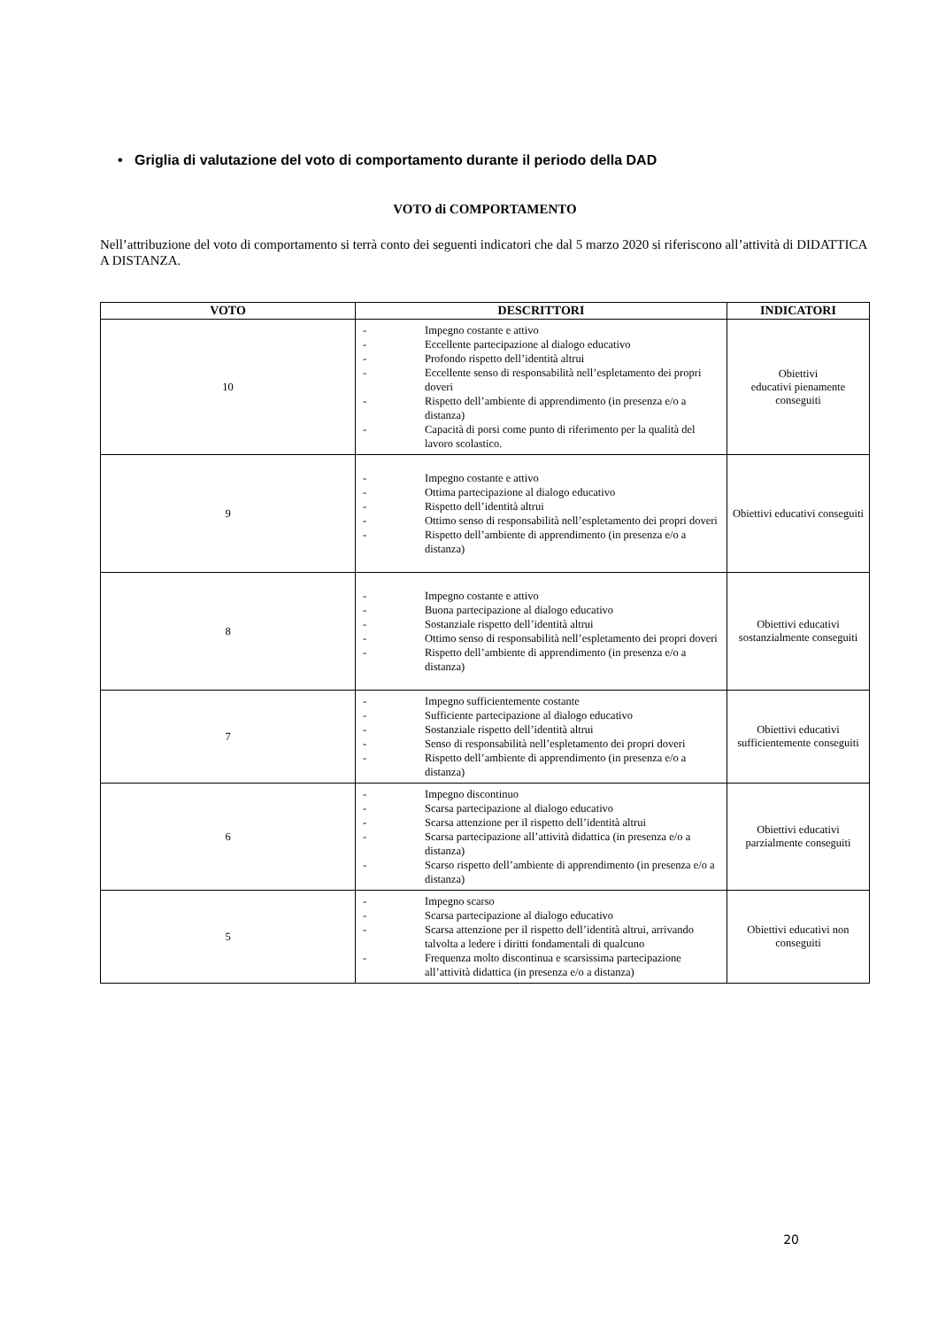• Griglia di valutazione del voto di comportamento durante il periodo della DAD
VOTO di COMPORTAMENTO
Nell’attribuzione del voto di comportamento si terrà conto dei seguenti indicatori che dal 5 marzo 2020 si riferiscono all’attività di DIDATTICA A DISTANZA.
| VOTO | DESCRITTORI | INDICATORI |
| --- | --- | --- |
| 10 | - Impegno costante e attivo - Eccellente partecipazione al dialogo educativo - Profondo rispetto dell’identità altrui - Eccellente senso di responsabilità nell’espletamento dei propri doveri - Rispetto dell’ambiente di apprendimento (in presenza e/o a distanza) - Capacità di porsi come punto di riferimento per la qualità del lavoro scolastico. | Obiettivi educativi pienamente conseguiti |
| 9 | - Impegno costante e attivo - Ottima partecipazione al dialogo educativo - Rispetto dell’identità altrui - Ottimo senso di responsabilità nell’espletamento dei propri doveri - Rispetto dell’ambiente di apprendimento (in presenza e/o a distanza) | Obiettivi educativi conseguiti |
| 8 | - Impegno costante e attivo - Buona partecipazione al dialogo educativo - Sostanziale rispetto dell’identità altrui - Ottimo senso di responsabilità nell’espletamento dei propri doveri - Rispetto dell’ambiente di apprendimento (in presenza e/o a distanza) | Obiettivi educativi sostanzialmente conseguiti |
| 7 | - Impegno sufficientemente costante - Sufficiente partecipazione al dialogo educativo - Sostanziale rispetto dell’identità altrui - Senso di responsabilità nell’espletamento dei propri doveri - Rispetto dell’ambiente di apprendimento (in presenza e/o a distanza) | Obiettivi educativi sufficientemente conseguiti |
| 6 | - Impegno discontinuo - Scarsa partecipazione al dialogo educativo - Scarsa attenzione per il rispetto dell’identità altrui - Scarsa partecipazione all’attività didattica (in presenza e/o a distanza) - Scarso rispetto dell’ambiente di apprendimento (in presenza e/o a distanza) | Obiettivi educativi parzialmente conseguiti |
| 5 | - Impegno scarso - Scarsa partecipazione al dialogo educativo - Scarsa attenzione per il rispetto dell’identità altrui, arrivando talvolta a ledere i diritti fondamentali di qualcuno - Frequenza molto discontinua e scarsissima partecipazione all’attività didattica (in presenza e/o a distanza) | Obiettivi educativi non conseguiti |
20